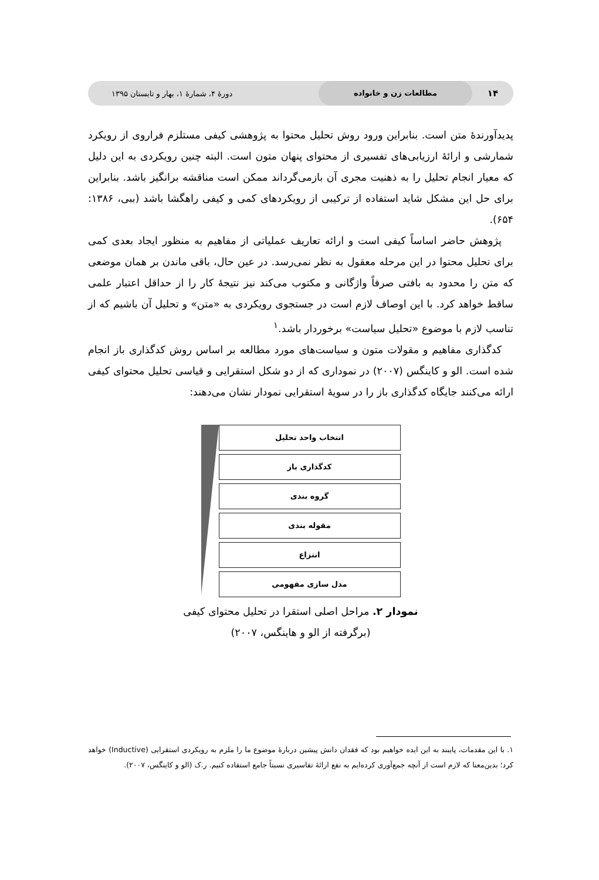۱۴ مطالعات زن و خانواده دورهٔ ۴، شمارهٔ ۱، بهار و تابستان ۱۳۹۵
پدیدآورندهٔ متن است. بنابراین ورود روش تحلیل محتوا به پژوهشی کیفی مستلزم فراروی از رویکرد شمارشی و ارائهٔ ارزیابی‌های تفسیری از محتوای پنهان متون است. البته چنین رویکردی به این دلیل که معیار انجام تحلیل را به ذهنیت مجری آن بازمی‌گرداند ممکن است مناقشه برانگیز باشد. بنابراین برای حل این مشکل شاید استفاده از ترکیبی از رویکردهای کمی و کیفی راهگشا باشد (ببی، ۱۳۸۶: ۶۵۴).
پژوهش حاضر اساساً کیفی است و ارائه تعاریف عملیاتی از مفاهیم به منظور ایجاد بعدی کمی برای تحلیل محتوا در این مرحله معقول به نظر نمی‌رسد. در عین حال، باقی ماندن بر همان موضعی که متن را محدود به بافتی صرفاً واژگانی و مکتوب می‌کند نیز نتیجهٔ کار را از حداقل اعتبار علمی ساقط خواهد کرد. با این اوصاف لازم است در جستجوی رویکردی به «متن» و تحلیل آن باشیم که از تناسب لازم با موضوع «تحلیل سیاست» برخوردار باشد.<sup>۱</sup>
کدگذاری مفاهیم و مقولات متون و سیاست‌های مورد مطالعه بر اساس روش کدگذاری باز انجام شده است. الو و کاینگس (۲۰۰۷) در نموداری که از دو شکل استقرایی و قیاسی تحلیل محتوای کیفی ارائه می‌کنند جایگاه کدگذاری باز را در سویهٔ استقرایی نمودار نشان می‌دهند:
انتخاب واحد تحلیل
کدگذاری باز
گروه بندی
مقوله بندی
انتزاع
مدل سازی مفهومی
نمودار ۲. مراحل اصلی استقرا در تحلیل محتوای کیفی
(برگرفته از الو و هاینگس، ۲۰۰۷)
۱. با این مقدمات، پایبند به این ایده خواهیم بود که فقدان دانش پیشین دربارهٔ موضوع ما را ملزم به رویکردی استقرایی (Inductive) خواهد کرد؛ بدین‌معنا که لازم است از آنچه جمع‌آوری کرده‌ایم به نفع ارائهٔ تفاسیری نسبتاً جامع استفاده کنیم. ر.ک (الو و کاینگس، ۲۰۰۷).